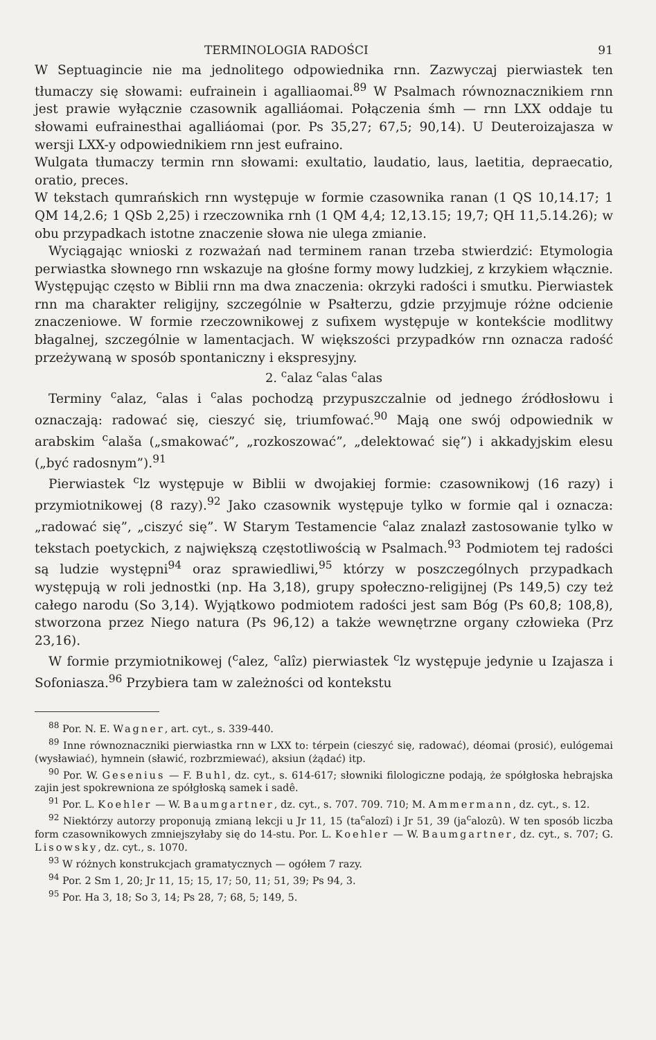TERMINOLOGIA RADOŚCI 91
W Septuagincie nie ma jednolitego odpowiednika rnn. Zazwyczaj pierwiastek ten tłumaczy się słowami: eufrainein i agalliaomai.<sup>89</sup> W Psalmach równoznacznikiem rnn jest prawie wyłącznie czasownik agalliáomai. Połączenia śmh — rnn LXX oddaje tu słowami eufrainesthai agalliáomai (por. Ps 35,27; 67,5; 90,14). U Deuteroizajasza w wersji LXX-y odpowiednikiem rnn jest eufraino.
Wulgata tłumaczy termin rnn słowami: exultatio, laudatio, laus, laetitia, depraecatio, oratio, preces.
W tekstach qumrańskich rnn występuje w formie czasownika ranan (1 QS 10,14.17; 1 QM 14,2.6; 1 QSb 2,25) i rzeczownika rnh (1 QM 4,4; 12,13.15; 19,7; QH 11,5.14.26); w obu przypadkach istotne znaczenie słowa nie ulega zmianie.
Wyciągając wnioski z rozważań nad terminem ranan trzeba stwierdzić: Etymologia perwiastka słownego rnn wskazuje na głośne formy mowy ludzkiej, z krzykiem włącznie. Występując często w Biblii rnn ma dwa znaczenia: okrzyki radości i smutku. Pierwiastek rnn ma charakter religijny, szczególnie w Psałterzu, gdzie przyjmuje różne odcienie znaczeniowe. W formie rzeczownikowej z sufixem występuje w kontekście modlitwy błagalnej, szczególnie w lamentacjach. W większości przypadków rnn oznacza radość przeżywaną w sposób spontaniczny i ekspresyjny.
2. <sup>c</sup>alaz <sup>c</sup>alas <sup>c</sup>alas
Terminy <sup>c</sup>alaz, <sup>c</sup>alas i <sup>c</sup>alas pochodzą przypuszczalnie od jednego źródłosłowu i oznaczają: radować się, cieszyć się, triumfować.<sup>90</sup> Mają one swój odpowiednik w arabskim <sup>c</sup>alaša („smakować”, „rozkoszować”, „delektować się”) i akkadyjskim elesu („być radosnym”).<sup>91</sup>
Pierwiastek <sup>c</sup>lz występuje w Biblii w dwojakiej formie: czasownikowj (16 razy) i przymiotnikowej (8 razy).<sup>92</sup> Jako czasownik występuje tylko w formie qal i oznacza: „radować się”, „ciszyć się”. W Starym Testamencie <sup>c</sup>alaz znalazł zastosowanie tylko w tekstach poetyckich, z największą częstotliwością w Psalmach.<sup>93</sup> Podmiotem tej radości są ludzie występni<sup>94</sup> oraz sprawiedliwi,<sup>95</sup> którzy w poszczególnych przypadkach występują w roli jednostki (np. Ha 3,18), grupy społeczno-religijnej (Ps 149,5) czy też całego narodu (So 3,14). Wyjątkowo podmiotem radości jest sam Bóg (Ps 60,8; 108,8), stworzona przez Niego natura (Ps 96,12) a także wewnętrzne organy człowieka (Prz 23,16).
W formie przymiotnikowej (<sup>c</sup>alez, <sup>c</sup>alîz) pierwiastek <sup>c</sup>lz występuje jedynie u Izajasza i Sofoniasza.<sup>96</sup> Przybiera tam w zależności od kontekstu
<sup>88</sup> Por. N. E. Wagner, art. cyt., s. 339-440.
<sup>89</sup> Inne równoznaczniki pierwiastka rnn w LXX to: térpein (cieszyć się, radować), déomai (prosić), eulógemai (wysławiać), hymnein (sławić, rozbrzmiewać), aksiun (żądać) itp.
<sup>90</sup> Por. W. Gesenius — F. Buhl, dz. cyt., s. 614-617; słowniki filologiczne podają, że spółgłoska hebrajska zajin jest spokrewniona ze spółgłoską samek i sadê.
<sup>91</sup> Por. L. Koehler — W. Baumgartner, dz. cyt., s. 707. 709. 710; M. Ammermann, dz. cyt., s. 12.
<sup>92</sup> Niektórzy autorzy proponują zmianą lekcji u Jr 11, 15 (ta<sup>c</sup>alozî) i Jr 51, 39 (ja<sup>c</sup>alozû). W ten sposób liczba form czasownikowych zmniejszyłaby się do 14-stu. Por. L. Koehler — W. Baumgartner, dz. cyt., s. 707; G. Lisowsky, dz. cyt., s. 1070.
<sup>93</sup> W różnych konstrukcjach gramatycznych — ogółem 7 razy.
<sup>94</sup> Por. 2 Sm 1, 20; Jr 11, 15; 15, 17; 50, 11; 51, 39; Ps 94, 3.
<sup>95</sup> Por. Ha 3, 18; So 3, 14; Ps 28, 7; 68, 5; 149, 5.